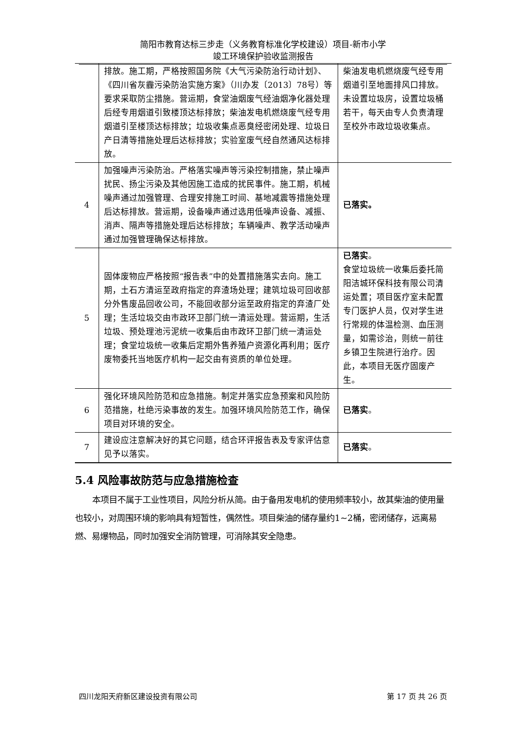简阳市教育达标三步走（义务教育标准化学校建设）项目-新市小学
竣工环境保护验收监测报告
| | 排放。施工期，严格按照国务院《大气污染防治行动计划》、《四川省灰霾污染防治实施方案》（川办发〔2013〕78号）等要求采取防尘措施。营运期，食堂油烟废气经油烟净化器处理后经专用烟道引致楼顶达标排放；柴油发电机燃烧废气经专用烟道引至楼顶达标排放；垃圾收集点恶臭经密闭处理、垃圾日产日清等措施处理后达标排放；实验室废气经自然通风达标排放。 | 柴油发电机燃烧废气经专用烟道引至地面排风口排放。未设置垃圾房，设置垃圾桶若干，每天由专人负责清理至校外市政垃圾收集点。 |
| 4 | 加强噪声污染防治。严格落实噪声等污染控制措施，禁止噪声扰民、扬尘污染及其他因施工造成的扰民事件。施工期，机械噪声通过加强管理、合理安排施工时间、基地减震等措施处理后达标排放。营运期，设备噪声通过选用低噪声设备、减振、消声、隔声等措施处理后达标排放；车辆噪声、教学活动噪声通过加强管理确保达标排放。 | 已落实。 |
| 5 | 固体废物应严格按照“报告表”中的处置措施落实去向。施工期，土石方清运至政府指定的弃渣场处理；建筑垃圾可回收部分外售废品回收公司，不能回收部分运至政府指定的弃渣厂处理；生活垃圾交由市政环卫部门统一清运处理。营运期，生活垃圾、预处理池污泥统一收集后由市政环卫部门统一清运处理；食堂垃圾统一收集后定期外售养殖户资源化再利用；医疗废物委托当地医疗机构一起交由有资质的单位处理。 | 已落实 。 食堂垃圾统一收集后委托简阳洁城环保科技有限公司清运处置；项目医疗室未配置专门医护人员，仅对学生进行常规的体温检测、血压测量，如需诊治，则统一前往乡镇卫生院进行治疗。因此，本项目无医疗固废产生。 |
| 6 | 强化环境风险防范和应急措施。制定并落实应急预案和风险防范措施，杜绝污染事故的发生。加强环境风险防范工作，确保项目对环境的安全。 | 已落实 。 |
| 7 | 建设应注意解决好的其它问题，结合环评报告表及专家评估意见予以落实。 | 已落实 。 |
5.4 风险事故防范与应急措施检查
本项目不属于工业性项目，风险分析从简。由于备用发电机的使用频率较小，故其柴油的使用量也较小，对周围环境的影响具有短暂性，偶然性。项目柴油的储存量约1~2桶，密闭储存，远离易燃、易爆物品，同时加强安全消防管理，可消除其安全隐患。
四川龙阳天府新区建设投资有限公司 第 17 页 共 26 页